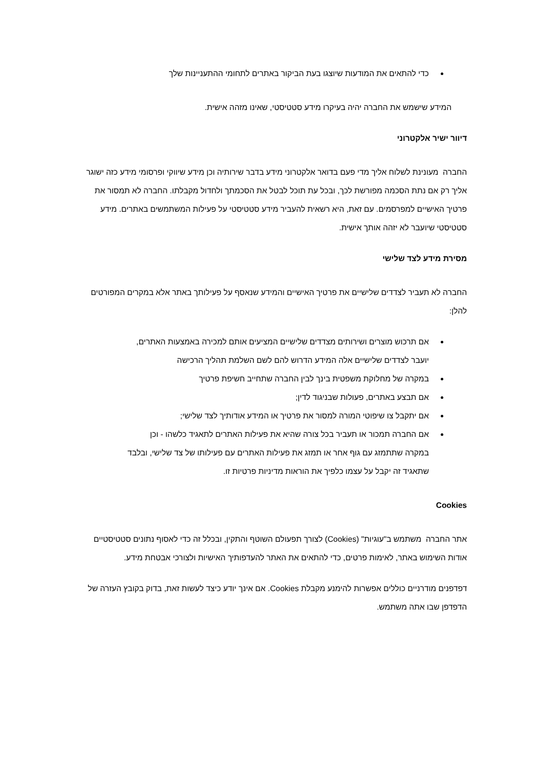כדי להתאים את המודעות שיוצגו בעת הביקור באתרים לתחומי ההתעניינות שלך
המידע שישמש את החברה יהיה בעיקרו מידע סטטיסטי, שאינו מזהה אישית.
דיוור ישיר אלקטרוני
החברה מעונינת לשלוח אליך מדי פעם בדואר אלקטרוני מידע בדבר שירותיה וכן מידע שיווקי ופרסומי מידע כזה ישוגר אליך רק אם נתת הסכמה מפורשת לכך, ובכל עת תוכל לבטל את הסכמתך ולחדול מקבלתו. החברה לא תמסור את פרטיך האישיים למפרסמים. עם זאת, היא רשאית להעביר מידע סטטיסטי על פעילות המשתמשים באתרים. מידע סטטיסטי שיועבר לא יזהה אותך אישית.
מסירת מידע לצד שלישי
החברה לא תעביר לצדדים שלישיים את פרטיך האישיים והמידע שנאסף על פעילותך באתר אלא במקרים המפורטים להלן:
אם תרכוש מוצרים ושירותים מצדדים שלישיים המציעים אותם למכירה באמצעות האתרים, יועבר לצדדים שלישיים אלה המידע הדרוש להם לשם השלמת תהליך הרכישה
במקרה של מחלוקת משפטית בינך לבין החברה שתחייב חשיפת פרטיך
אם תבצע באתרים, פעולות שבניגוד לדין;
אם יתקבל צו שיפוטי המורה למסור את פרטיך או המידע אודותיך לצד שלישי;
אם החברה תמכור או תעביר בכל צורה שהיא את פעילות האתרים לתאגיד כלשהו - וכן במקרה שתתמזג עם גוף אחר או תמזג את פעילות האתרים עם פעילותו של צד שלישי, ובלבד שתאגיד זה יקבל על עצמו כלפיך את הוראות מדיניות פרטיות זו.
Cookies
אתר החברה משתמש ב"עוגיות" (Cookies) לצורך תפעולם השוטף והתקין, ובכלל זה כדי לאסוף נתונים סטטיסטיים אודות השימוש באתר, לאימות פרטים, כדי להתאים את האתר להעדפותיך האישיות ולצורכי אבטחת מידע.
דפדפנים מודרניים כוללים אפשרות להימנע מקבלת Cookies. אם אינך יודע כיצד לעשות זאת, בדוק בקובץ העזרה של הדפדפן שבו אתה משתמש.